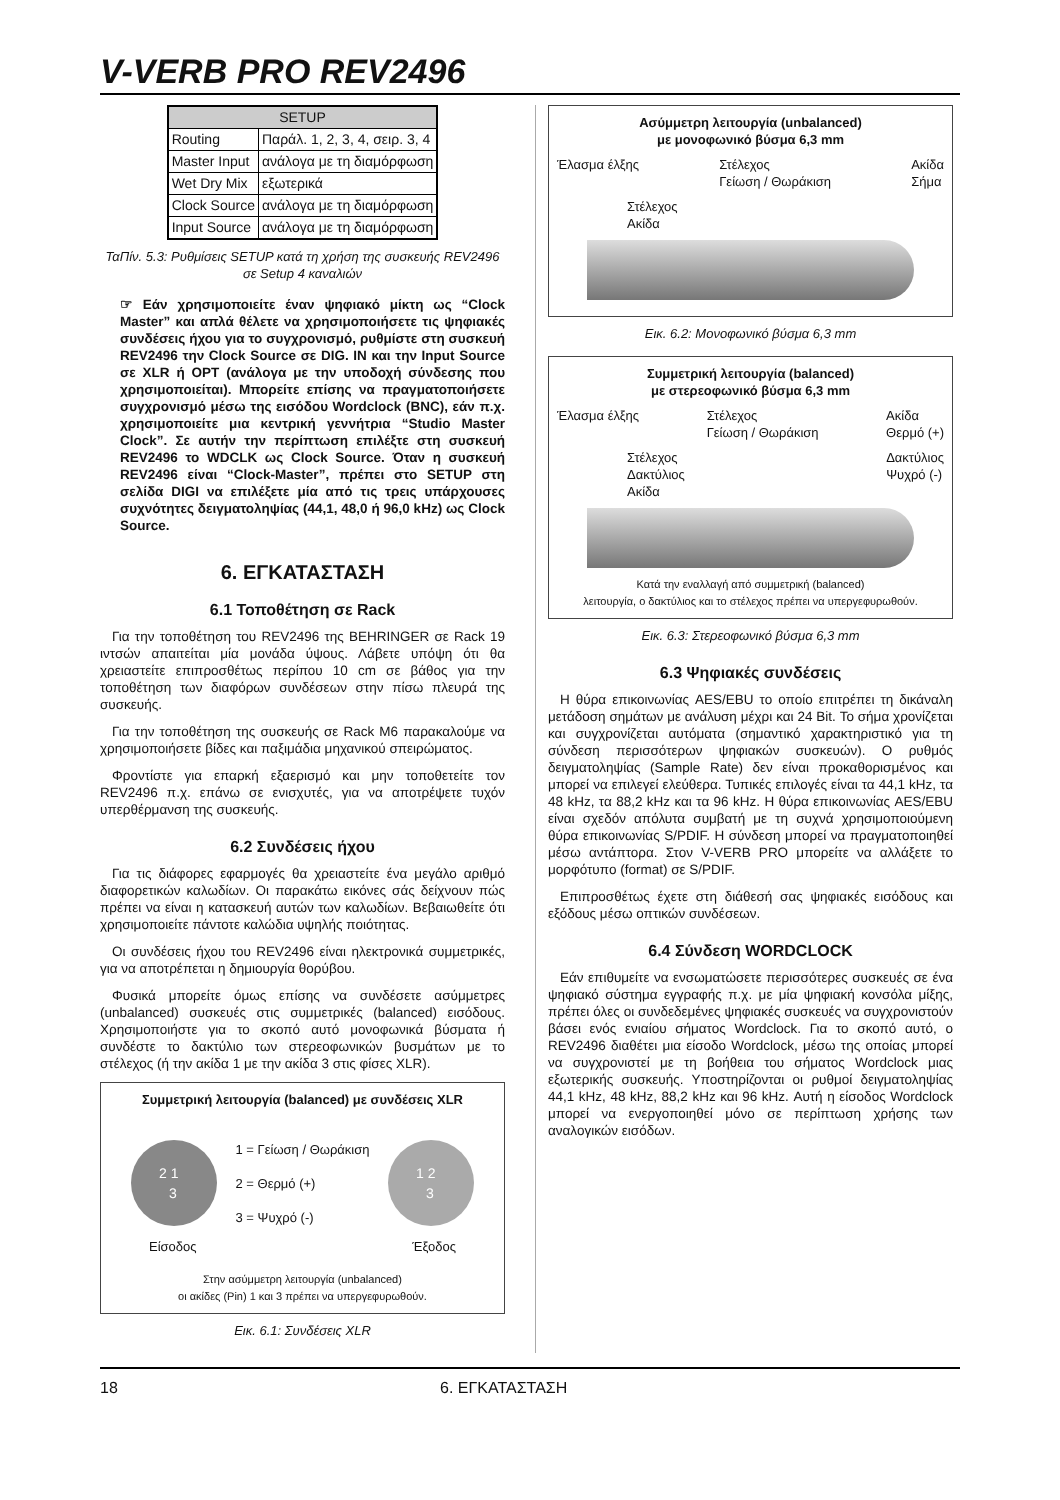V-VERB PRO REV2496
| SETUP | |
| --- | --- |
| Routing | Παράλ. 1, 2, 3, 4, σειρ. 3, 4 |
| Master Input | ανάλογα με τη διαμόρφωση |
| Wet Dry Mix | εξωτερικά |
| Clock Source | ανάλογα με τη διαμόρφωση |
| Input Source | ανάλογα με τη διαμόρφωση |
ΤαΠίν. 5.3: Ρυθμίσεις SETUP κατά τη χρήση της συσκευής REV2496 σε Setup 4 καναλιών
☞ Εάν χρησιμοποιείτε έναν ψηφιακό μίκτη ως “Clock Master” και απλά θέλετε να χρησιμοποιήσετε τις ψηφιακές συνδέσεις ήχου για το συγχρονισμό, ρυθμίστε στη συσκευή REV2496 την Clock Source σε DIG. IN και την Input Source σε XLR ή OPT (ανάλογα με την υποδοχή σύνδεσης που χρησιμοποιείται). Μπορείτε επίσης να πραγματοποιήσετε συγχρονισμό μέσω της εισόδου Wordclock (BNC), εάν π.χ. χρησιμοποιείτε μια κεντρική γεννήτρια “Studio Master Clock”. Σε αυτήν την περίπτωση επιλέξτε στη συσκευή REV2496 το WDCLK ως Clock Source. Όταν η συσκευή REV2496 είναι “Clock-Master”, πρέπει στο SETUP στη σελίδα DIGI να επιλέξετε μία από τις τρεις υπάρχουσες συχνότητες δειγματοληψίας (44,1, 48,0 ή 96,0 kHz) ως Clock Source.
6. ΕΓΚΑΤΑΣΤΑΣΗ
6.1 Τοποθέτηση σε Rack
Για την τοποθέτηση του REV2496 της BEHRINGER σε Rack 19 ιντσών απαιτείται μία μονάδα ύψους. Λάβετε υπόψη ότι θα χρειαστείτε επιπροσθέτως περίπου 10 cm σε βάθος για την τοποθέτηση των διαφόρων συνδέσεων στην πίσω πλευρά της συσκευής.
Για την τοποθέτηση της συσκευής σε Rack M6 παρακαλούμε να χρησιμοποιήσετε βίδες και παξιμάδια μηχανικού σπειρώματος.
Φροντίστε για επαρκή εξαερισμό και μην τοποθετείτε τον REV2496 π.χ. επάνω σε ενισχυτές, για να αποτρέψετε τυχόν υπερθέρμανση της συσκευής.
6.2 Συνδέσεις ήχου
Για τις διάφορες εφαρμογές θα χρειαστείτε ένα μεγάλο αριθμό διαφορετικών καλωδίων. Οι παρακάτω εικόνες σάς δείχνουν πώς πρέπει να είναι η κατασκευή αυτών των καλωδίων. Βεβαιωθείτε ότι χρησιμοποιείτε πάντοτε καλώδια υψηλής ποιότητας.
Οι συνδέσεις ήχου του REV2496 είναι ηλεκτρονικά συμμετρικές, για να αποτρέπεται η δημιουργία θορύβου.
Φυσικά μπορείτε όμως επίσης να συνδέσετε ασύμμετρες (unbalanced) συσκευές στις συμμετρικές (balanced) εισόδους. Χρησιμοποιήστε για το σκοπό αυτό μονοφωνικά βύσματα ή συνδέστε το δακτύλιο των στερεοφωνικών βυσμάτων με το στέλεχος (ή την ακίδα 1 με την ακίδα 3 στις φίσες XLR).
Συμμετρική λειτουργία (balanced) με συνδέσεις XLR
2 1
3
1 = Γείωση / Θωράκιση
2 = Θερμό (+)
3 = Ψυχρό (-)
1 2
3
Είσοδος Έξοδος
Στην ασύμμετρη λειτουργία (unbalanced)
οι ακίδες (Pin) 1 και 3 πρέπει να υπεργεφυρωθούν.
Εικ. 6.1: Συνδέσεις XLR
Ασύμμετρη λειτουργία (unbalanced)
με μονοφωνικό βύσμα 6,3 mm
Έλασμα έλξης Στέλεχος
Γείωση / Θωράκιση Ακίδα
Σήμα
Στέλεχος
Ακίδα
Εικ. 6.2: Μονοφωνικό βύσμα 6,3 mm
Συμμετρική λειτουργία (balanced)
με στερεοφωνικό βύσμα 6,3 mm
Έλασμα έλξης Στέλεχος
Γείωση / Θωράκιση Ακίδα
Θερμό (+)
Στέλεχος
Δακτύλιος
Ακίδα Δακτύλιος
Ψυχρό (-)
Κατά την εναλλαγή από συμμετρική (balanced)
λειτουργία, ο δακτύλιος και το στέλεχος πρέπει να υπεργεφυρωθούν.
Εικ. 6.3: Στερεοφωνικό βύσμα 6,3 mm
6.3 Ψηφιακές συνδέσεις
Η θύρα επικοινωνίας AES/EBU το οποίο επιτρέπει τη δικάναλη μετάδοση σημάτων με ανάλυση μέχρι και 24 Bit. Το σήμα χρονίζεται και συγχρονίζεται αυτόματα (σημαντικό χαρακτηριστικό για τη σύνδεση περισσότερων ψηφιακών συσκευών). Ο ρυθμός δειγματοληψίας (Sample Rate) δεν είναι προκαθορισμένος και μπορεί να επιλεγεί ελεύθερα. Τυπικές επιλογές είναι τα 44,1 kHz, τα 48 kHz, τα 88,2 kHz και τα 96 kHz. Η θύρα επικοινωνίας AES/EBU είναι σχεδόν απόλυτα συμβατή με τη συχνά χρησιμοποιούμενη θύρα επικοινωνίας S/PDIF. Η σύνδεση μπορεί να πραγματοποιηθεί μέσω αντάπτορα. Στον V-VERB PRO μπορείτε να αλλάξετε το μορφότυπο (format) σε S/PDIF.
Επιπροσθέτως έχετε στη διάθεσή σας ψηφιακές εισόδους και εξόδους μέσω οπτικών συνδέσεων.
6.4 Σύνδεση WORDCLOCK
Εάν επιθυμείτε να ενσωματώσετε περισσότερες συσκευές σε ένα ψηφιακό σύστημα εγγραφής π.χ. με μία ψηφιακή κονσόλα μίξης, πρέπει όλες οι συνδεδεμένες ψηφιακές συσκευές να συγχρονιστούν βάσει ενός ενιαίου σήματος Wordclock. Για το σκοπό αυτό, ο REV2496 διαθέτει μια είσοδο Wordclock, μέσω της οποίας μπορεί να συγχρονιστεί με τη βοήθεια του σήματος Wordclock μιας εξωτερικής συσκευής. Υποστηρίζονται οι ρυθμοί δειγματοληψίας 44,1 kHz, 48 kHz, 88,2 kHz και 96 kHz. Αυτή η είσοδος Wordclock μπορεί να ενεργοποιηθεί μόνο σε περίπτωση χρήσης των αναλογικών εισόδων.
18 6. ΕΓΚΑΤΑΣΤΑΣΗ